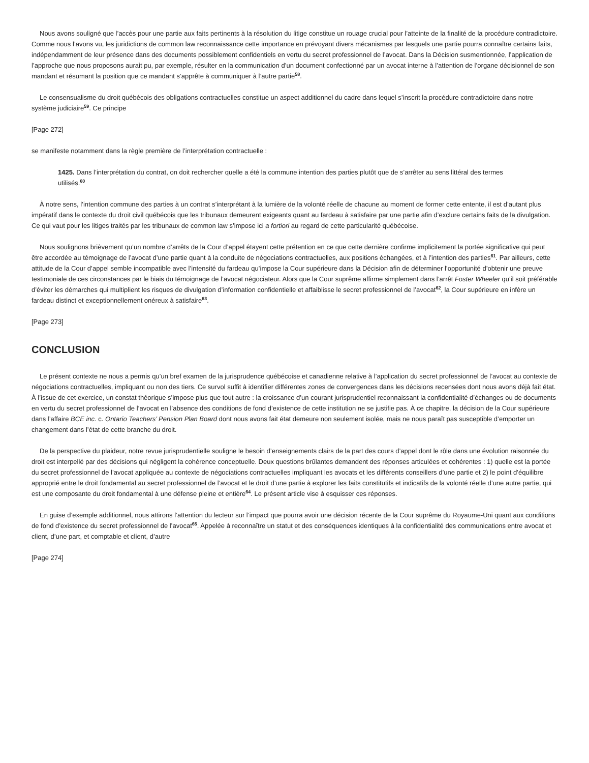Nous avons souligné que l’accès pour une partie aux faits pertinents à la résolution du litige constitue un rouage crucial pour l’atteinte de la finalité de la procédure contradictoire. Comme nous l’avons vu, les juridictions de common law reconnaissance cette importance en prévoyant divers mécanismes par lesquels une partie pourra connaître certains faits, indépendamment de leur présence dans des documents possiblement confidentiels en vertu du secret professionnel de l’avocat. Dans la Décision susmentionnée, l’application de l’approche que nous proposons aurait pu, par exemple, résulter en la communication d’un document confectionné par un avocat interne à l’attention de l’organe décisionnel de son mandant et résumant la position que ce mandant s’apprête à communiquer à l’autre partie<sup>58</sup>.
Le consensualisme du droit québécois des obligations contractuelles constitue un aspect additionnel du cadre dans lequel s’inscrit la procédure contradictoire dans notre système judiciaire<sup>59</sup>. Ce principe
[Page 272]
se manifeste notamment dans la règle première de l’interprétation contractuelle :
1425. Dans l’interprétation du contrat, on doit rechercher quelle a été la commune intention des parties plutôt que de s’arrêter au sens littéral des termes utilisés.<sup>60</sup>
À notre sens, l’intention commune des parties à un contrat s’interprétant à la lumière de la volonté réelle de chacune au moment de former cette entente, il est d’autant plus impératif dans le contexte du droit civil québécois que les tribunaux demeurent exigeants quant au fardeau à satisfaire par une partie afin d’exclure certains faits de la divulgation. Ce qui vaut pour les litiges traités par les tribunaux de common law s’impose ici a fortiori au regard de cette particularité québécoise.
Nous soulignons brièvement qu’un nombre d’arrêts de la Cour d’appel étayent cette prétention en ce que cette dernière confirme implicitement la portée significative qui peut être accordée au témoignage de l’avocat d’une partie quant à la conduite de négociations contractuelles, aux positions échangées, et à l’intention des parties<sup>61</sup>. Par ailleurs, cette attitude de la Cour d’appel semble incompatible avec l’intensité du fardeau qu’impose la Cour supérieure dans la Décision afin de déterminer l’opportunité d’obtenir une preuve testimoniale de ces circonstances par le biais du témoignage de l’avocat négociateur. Alors que la Cour suprême affirme simplement dans l’arrêt Foster Wheeler qu’il soit préférable d’éviter les démarches qui multiplient les risques de divulgation d’information confidentielle et affaiblisse le secret professionnel de l’avocat<sup>62</sup>, la Cour supérieure en infère un fardeau distinct et exceptionnellement onéreux à satisfaire<sup>63</sup>.
[Page 273]
CONCLUSION
Le présent contexte ne nous a permis qu’un bref examen de la jurisprudence québécoise et canadienne relative à l’application du secret professionnel de l’avocat au contexte de négociations contractuelles, impliquant ou non des tiers. Ce survol suffit à identifier différentes zones de convergences dans les décisions recensées dont nous avons déjà fait état. À l’issue de cet exercice, un constat théorique s’impose plus que tout autre : la croissance d’un courant jurisprudentiel reconnaissant la confidentialité d’échanges ou de documents en vertu du secret professionnel de l’avocat en l’absence des conditions de fond d’existence de cette institution ne se justifie pas. À ce chapitre, la décision de la Cour supérieure dans l’affaire BCE inc. c. Ontario Teachers’ Pension Plan Board dont nous avons fait état demeure non seulement isolée, mais ne nous paraît pas susceptible d’emporter un changement dans l’état de cette branche du droit.
De la perspective du plaideur, notre revue jurisprudentielle souligne le besoin d’enseignements clairs de la part des cours d’appel dont le rôle dans une évolution raisonnée du droit est interpellé par des décisions qui négligent la cohérence conceptuelle. Deux questions brûlantes demandent des réponses articulées et cohérentes : 1) quelle est la portée du secret professionnel de l’avocat appliquée au contexte de négociations contractuelles impliquant les avocats et les différents conseillers d’une partie et 2) le point d’équilibre approprié entre le droit fondamental au secret professionnel de l’avocat et le droit d’une partie à explorer les faits constitutifs et indicatifs de la volonté réelle d’une autre partie, qui est une composante du droit fondamental à une défense pleine et entière<sup>64</sup>. Le présent article vise à esquisser ces réponses.
En guise d’exemple additionnel, nous attirons l’attention du lecteur sur l’impact que pourra avoir une décision récente de la Cour suprême du Royaume-Uni quant aux conditions de fond d’existence du secret professionnel de l’avocat<sup>65</sup>. Appelée à reconnaître un statut et des conséquences identiques à la confidentialité des communications entre avocat et client, d’une part, et comptable et client, d’autre
[Page 274]